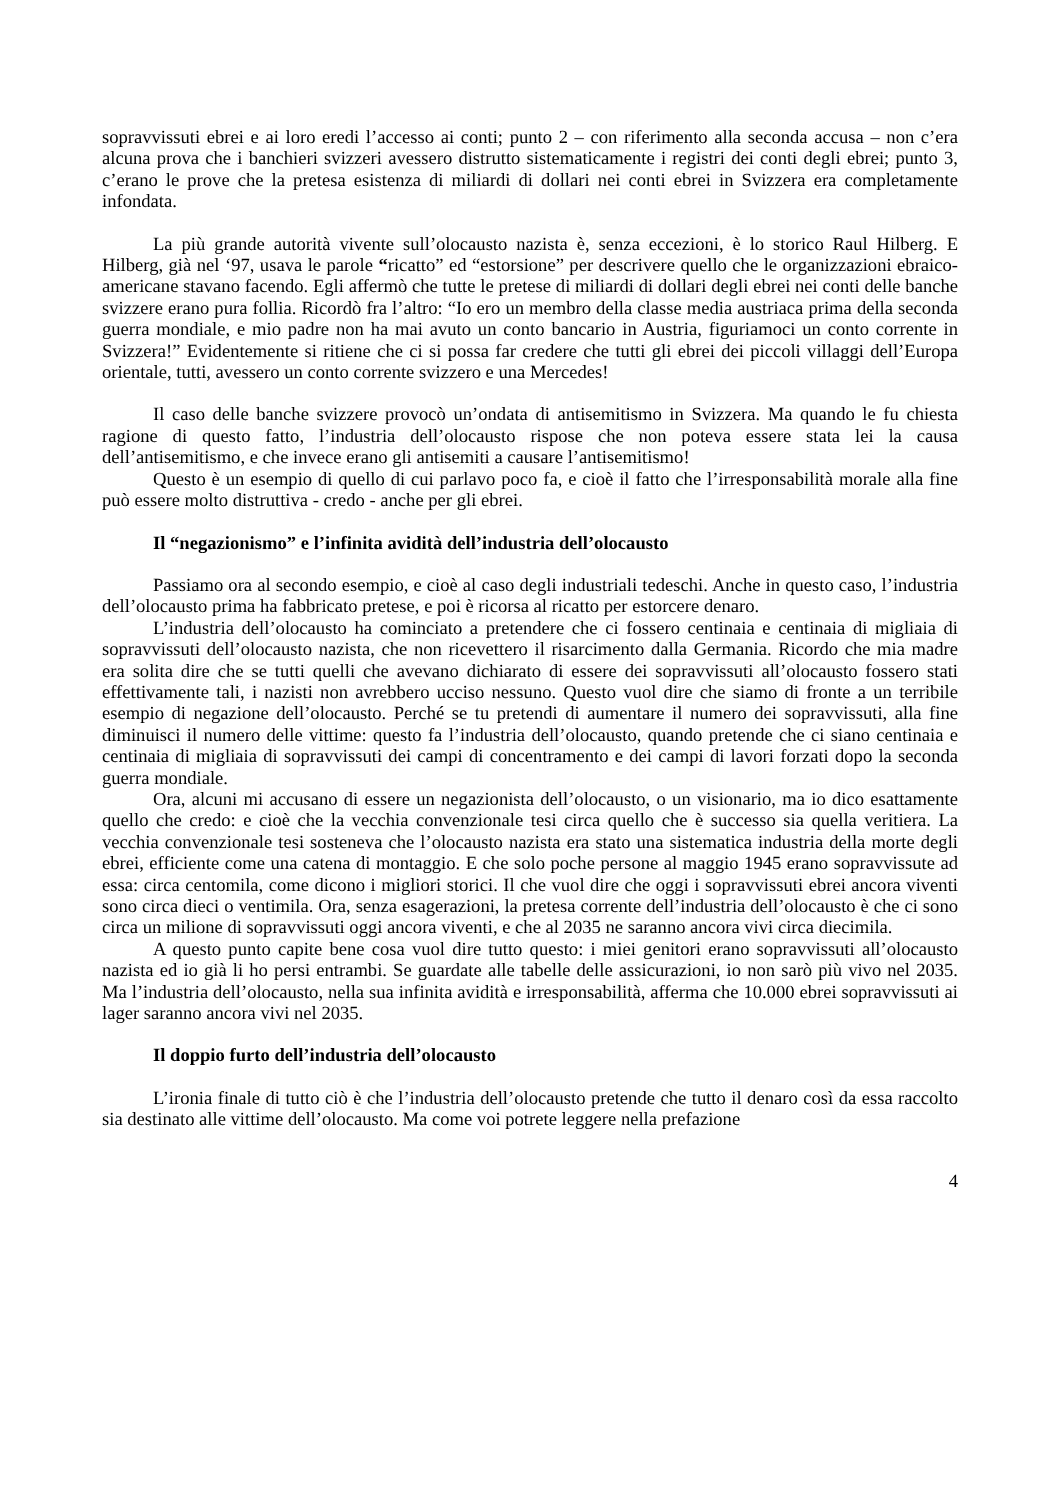sopravvissuti ebrei e ai loro eredi l’accesso ai conti; punto 2 – con riferimento alla seconda accusa – non c’era alcuna prova che i banchieri svizzeri avessero distrutto sistematicamente i registri dei conti degli ebrei; punto 3, c’erano le prove che la pretesa esistenza di miliardi di dollari nei conti ebrei in Svizzera era completamente infondata.
La più grande autorità vivente sull’olocausto nazista è, senza eccezioni, è lo storico Raul Hilberg. E Hilberg, già nel ‘97, usava le parole “ricatto” ed “estorsione” per descrivere quello che le organizzazioni ebraico-americane stavano facendo. Egli affermò che tutte le pretese di miliardi di dollari degli ebrei nei conti delle banche svizzere erano pura follia. Ricordò fra l’altro: “Io ero un membro della classe media austriaca prima della seconda guerra mondiale, e mio padre non ha mai avuto un conto bancario in Austria, figuriamoci un conto corrente in Svizzera!” Evidentemente si ritiene che ci si possa far credere che tutti gli ebrei dei piccoli villaggi dell’Europa orientale, tutti, avessero un conto corrente svizzero e una Mercedes!
Il caso delle banche svizzere provocò un’ondata di antisemitismo in Svizzera. Ma quando le fu chiesta ragione di questo fatto, l’industria dell’olocausto rispose che non poteva essere stata lei la causa dell’antisemitismo, e che invece erano gli antisemiti a causare l’antisemitismo!
Questo è un esempio di quello di cui parlavo poco fa, e cioè il fatto che l’irresponsabilità morale alla fine può essere molto distruttiva - credo - anche per gli ebrei.
Il “negazionismo” e l’infinita avidità dell’industria dell’olocausto
Passiamo ora al secondo esempio, e cioè al caso degli industriali tedeschi. Anche in questo caso, l’industria dell’olocausto prima ha fabbricato pretese, e poi è ricorsa al ricatto per estorcere denaro.
L’industria dell’olocausto ha cominciato a pretendere che ci fossero centinaia e centinaia di migliaia di sopravvissuti dell’olocausto nazista, che non ricevettero il risarcimento dalla Germania. Ricordo che mia madre era solita dire che se tutti quelli che avevano dichiarato di essere dei sopravvissuti all’olocausto fossero stati effettivamente tali, i nazisti non avrebbero ucciso nessuno. Questo vuol dire che siamo di fronte a un terribile esempio di negazione dell’olocausto. Perché se tu pretendi di aumentare il numero dei sopravvissuti, alla fine diminuisci il numero delle vittime: questo fa l’industria dell’olocausto, quando pretende che ci siano centinaia e centinaia di migliaia di sopravvissuti dei campi di concentramento e dei campi di lavori forzati dopo la seconda guerra mondiale.
Ora, alcuni mi accusano di essere un negazionista dell’olocausto, o un visionario, ma io dico esattamente quello che credo: e cioè che la vecchia convenzionale tesi circa quello che è successo sia quella veritiera. La vecchia convenzionale tesi sosteneva che l’olocausto nazista era stato una sistematica industria della morte degli ebrei, efficiente come una catena di montaggio. E che solo poche persone al maggio 1945 erano sopravvissute ad essa: circa centomila, come dicono i migliori storici. Il che vuol dire che oggi i sopravvissuti ebrei ancora viventi sono circa dieci o ventimila. Ora, senza esagerazioni, la pretesa corrente dell’industria dell’olocausto è che ci sono circa un milione di sopravvissuti oggi ancora viventi, e che al 2035 ne saranno ancora vivi circa diecimila.
A questo punto capite bene cosa vuol dire tutto questo: i miei genitori erano sopravvissuti all’olocausto nazista ed io già li ho persi entrambi. Se guardate alle tabelle delle assicurazioni, io non sarò più vivo nel 2035. Ma l’industria dell’olocausto, nella sua infinita avidità e irresponsabilità, afferma che 10.000 ebrei sopravvissuti ai lager saranno ancora vivi nel 2035.
Il doppio furto dell’industria dell’olocausto
L’ironia finale di tutto ciò è che l’industria dell’olocausto pretende che tutto il denaro così da essa raccolto sia destinato alle vittime dell’olocausto. Ma come voi potrete leggere nella prefazione
4